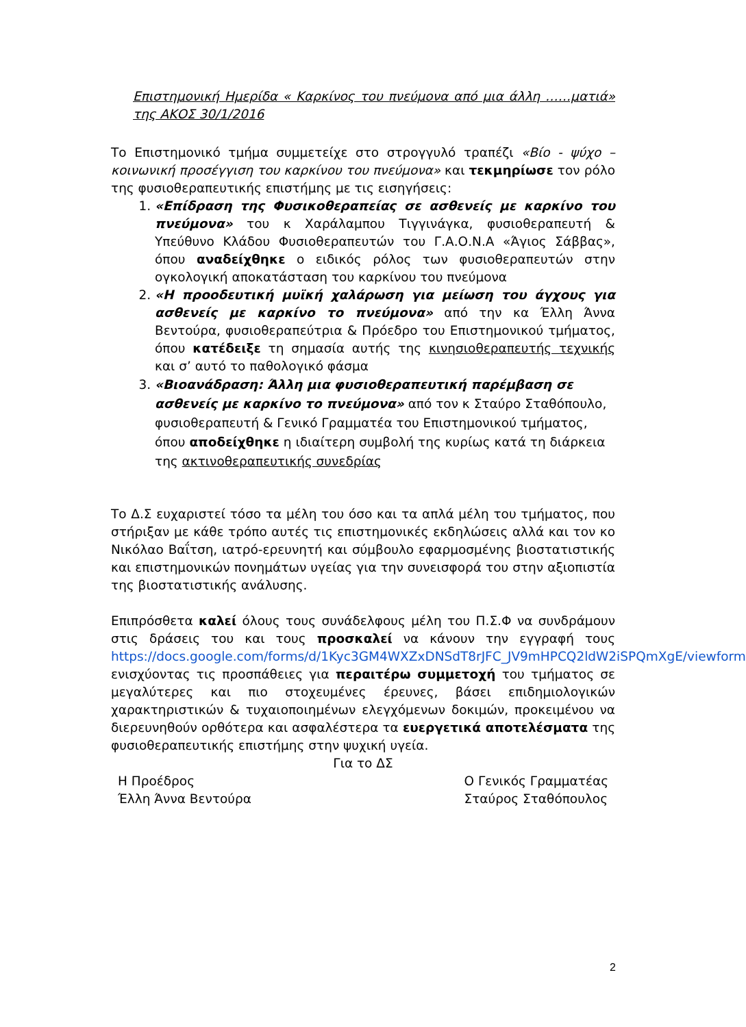Επιστημονική Ημερίδα « Καρκίνος του πνεύμονα από μια άλλη ……ματιά» της ΑΚΟΣ 30/1/2016
Το Επιστημονικό τμήμα συμμετείχε στο στρογγυλό τραπέζι «Βίο - ψύχο – κοινωνική προσέγγιση του καρκίνου του πνεύμονα» και τεκμηρίωσε τον ρόλο της φυσιοθεραπευτικής επιστήμης με τις εισηγήσεις:
1. «Επίδραση της Φυσικοθεραπείας σε ασθενείς με καρκίνο του πνεύμονα» του κ Χαράλαμπου Τιγγινάγκα, φυσιοθεραπευτή & Υπεύθυνο Κλάδου Φυσιοθεραπευτών του Γ.Α.Ο.Ν.Α «Άγιος Σάββας», όπου αναδείχθηκε ο ειδικός ρόλος των φυσιοθεραπευτών στην ογκολογική αποκατάσταση του καρκίνου του πνεύμονα
2. «Η προοδευτική μυϊκή χαλάρωση για μείωση του άγχους για ασθενείς με καρκίνο το πνεύμονα» από την κα Έλλη Άννα Βεντούρα, φυσιοθεραπεύτρια & Πρόεδρο του Επιστημονικού τμήματος, όπου κατέδειξε τη σημασία αυτής της κινησιοθεραπευτής τεχνικής και σ’ αυτό το παθολογικό φάσμα
3. «Βιοανάδραση: Άλλη μια φυσιοθεραπευτική παρέμβαση σε ασθενείς με καρκίνο το πνεύμονα» από τον κ Σταύρο Σταθόπουλο, φυσιοθεραπευτή & Γενικό Γραμματέα του Επιστημονικού τμήματος, όπου αποδείχθηκε η ιδιαίτερη συμβολή της κυρίως κατά τη διάρκεια της ακτινοθεραπευτικής συνεδρίας
Το Δ.Σ ευχαριστεί τόσο τα μέλη του όσο και τα απλά μέλη του τμήματος, που στήριξαν με κάθε τρόπο αυτές τις επιστημονικές εκδηλώσεις αλλά και τον κο Νικόλαο Βαΐτση, ιατρό-ερευνητή και σύμβουλο εφαρμοσμένης βιοστατιστικής και επιστημονικών πονημάτων υγείας για την συνεισφορά του στην αξιοπιστία της βιοστατιστικής ανάλυσης.
Επιπρόσθετα καλεί όλους τους συνάδελφους μέλη του Π.Σ.Φ να συνδράμουν στις δράσεις του και τους προσκαλεί να κάνουν την εγγραφή τους https://docs.google.com/forms/d/1Kyc3GM4WXZxDNSdT8rJFC_JV9mHPCQ2ldW2iSPQmXgE/viewform ενισχύοντας τις προσπάθειες για περαιτέρω συμμετοχή του τμήματος σε μεγαλύτερες και πιο στοχευμένες έρευνες, βάσει επιδημιολογικών χαρακτηριστικών & τυχαιοποιημένων ελεγχόμενων δοκιμών, προκειμένου να διερευνηθούν ορθότερα και ασφαλέστερα τα ευεργετικά αποτελέσματα της φυσιοθεραπευτικής επιστήμης στην ψυχική υγεία.
Για το ΔΣ
Η Προέδρος
Έλλη Άννα Βεντούρα
Ο Γενικός Γραμματέας
Σταύρος Σταθόπουλος
2